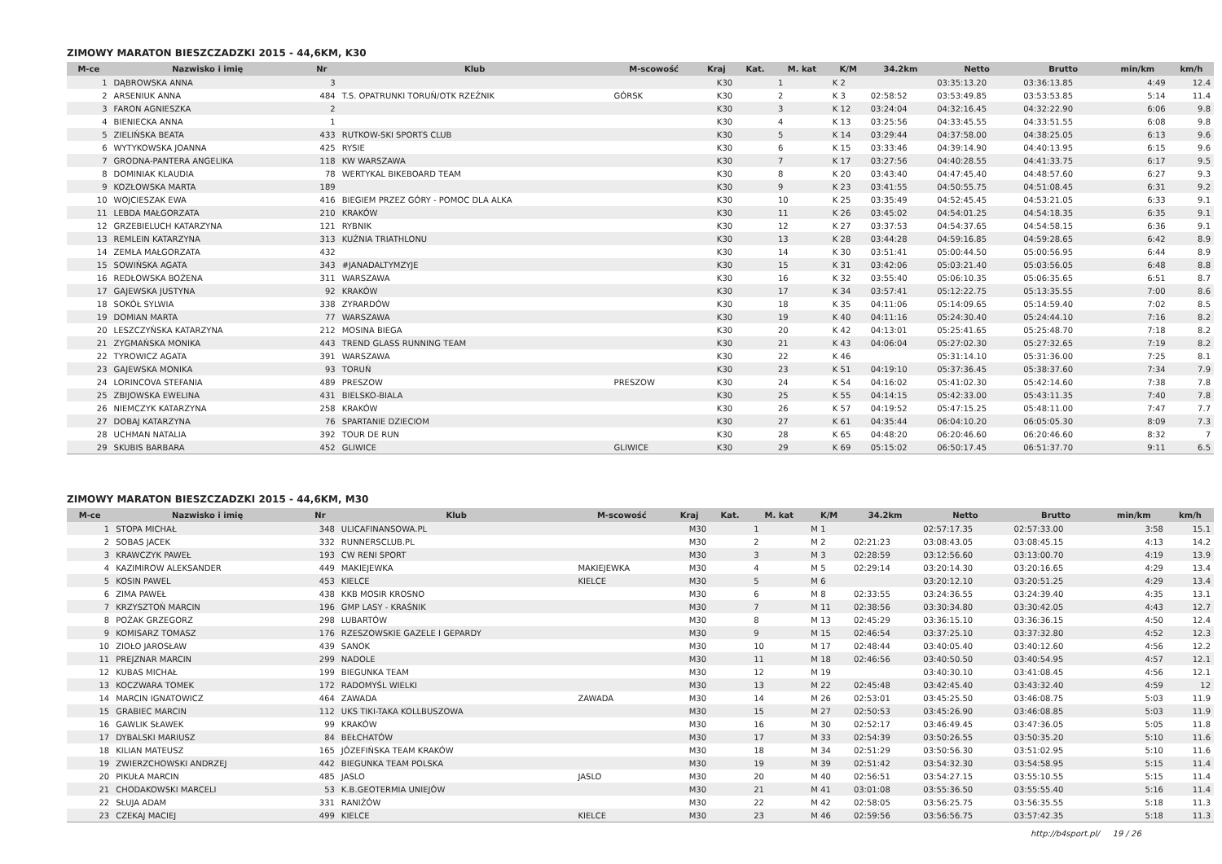ZIMOWY MARATON BIESZCZADZKI 2015 - 44,6KM, K30
| M-ce | Nazwisko i imię | Nr | Klub | M-scowość | Kraj | Kat. | M. kat | K/M | 34.2km | Netto | Brutto | min/km | km/h |
| --- | --- | --- | --- | --- | --- | --- | --- | --- | --- | --- | --- | --- | --- |
| 1 | DĄBROWSKA ANNA | 3 | | | K30 | | 1 | K 2 | | 03:35:13.20 | 03:36:13.85 | 4:49 | 12.4 |
| 2 | ARSENIUK ANNA | 484 | T.S. OPATRUNKI TORUŃ/OTK RZEŹNIK | GÓRSK | K30 | | 2 | K 3 | 02:58:52 | 03:53:49.85 | 03:53:53.85 | 5:14 | 11.4 |
| 3 | FARON AGNIESZKA | 2 | | | K30 | | 3 | K 12 | 03:24:04 | 04:32:16.45 | 04:32:22.90 | 6:06 | 9.8 |
| 4 | BIENIECKA ANNA | 1 | | | K30 | | 4 | K 13 | 03:25:56 | 04:33:45.55 | 04:33:51.55 | 6:08 | 9.8 |
| 5 | ZIELIŃSKA BEATA | 433 | RUTKOW-SKI SPORTS CLUB | | K30 | | 5 | K 14 | 03:29:44 | 04:37:58.00 | 04:38:25.05 | 6:13 | 9.6 |
| 6 | WYTYKOWSKA JOANNA | 425 | RYSIE | | K30 | | 6 | K 15 | 03:33:46 | 04:39:14.90 | 04:40:13.95 | 6:15 | 9.6 |
| 7 | GRODNA-PANTERA ANGELIKA | 118 | KW WARSZAWA | | K30 | | 7 | K 17 | 03:27:56 | 04:40:28.55 | 04:41:33.75 | 6:17 | 9.5 |
| 8 | DOMINIAK KLAUDIA | 78 | WERTYKAL BIKEBOARD TEAM | | K30 | | 8 | K 20 | 03:43:40 | 04:47:45.40 | 04:48:57.60 | 6:27 | 9.3 |
| 9 | KOZŁOWSKA MARTA | 189 | | | K30 | | 9 | K 23 | 03:41:55 | 04:50:55.75 | 04:51:08.45 | 6:31 | 9.2 |
| 10 | WOJCIESZAK EWA | 416 | BIEGIEM PRZEZ GÓRY - POMOC DLA ALKA | | K30 | | 10 | K 25 | 03:35:49 | 04:52:45.45 | 04:53:21.05 | 6:33 | 9.1 |
| 11 | LEBDA MAŁGORZATA | 210 | KRAKÓW | | K30 | | 11 | K 26 | 03:45:02 | 04:54:01.25 | 04:54:18.35 | 6:35 | 9.1 |
| 12 | GRZEBIELUCH KATARZYNA | 121 | RYBNIK | | K30 | | 12 | K 27 | 03:37:53 | 04:54:37.65 | 04:54:58.15 | 6:36 | 9.1 |
| 13 | REMLEIN KATARZYNA | 313 | KUŹNIA TRIATHLONU | | K30 | | 13 | K 28 | 03:44:28 | 04:59:16.85 | 04:59:28.65 | 6:42 | 8.9 |
| 14 | ZEMŁA MAŁGORZATA | 432 | | | K30 | | 14 | K 30 | 03:51:41 | 05:00:44.50 | 05:00:56.95 | 6:44 | 8.9 |
| 15 | SOWIŃSKA AGATA | 343 | #JANADALTYMZYJE | | K30 | | 15 | K 31 | 03:42:06 | 05:03:21.40 | 05:03:56.05 | 6:48 | 8.8 |
| 16 | REDŁOWSKA BOŻENA | 311 | WARSZAWA | | K30 | | 16 | K 32 | 03:55:40 | 05:06:10.35 | 05:06:35.65 | 6:51 | 8.7 |
| 17 | GAJEWSKA JUSTYNA | 92 | KRAKÓW | | K30 | | 17 | K 34 | 03:57:41 | 05:12:22.75 | 05:13:35.55 | 7:00 | 8.6 |
| 18 | SOKÓŁ SYLWIA | 338 | ZYRARDÓW | | K30 | | 18 | K 35 | 04:11:06 | 05:14:09.65 | 05:14:59.40 | 7:02 | 8.5 |
| 19 | DOMIAN MARTA | 77 | WARSZAWA | | K30 | | 19 | K 40 | 04:11:16 | 05:24:30.40 | 05:24:44.10 | 7:16 | 8.2 |
| 20 | LESZCZYŃSKA KATARZYNA | 212 | MOSINA BIEGA | | K30 | | 20 | K 42 | 04:13:01 | 05:25:41.65 | 05:25:48.70 | 7:18 | 8.2 |
| 21 | ZYGMAŃSKA MONIKA | 443 | TREND GLASS RUNNING TEAM | | K30 | | 21 | K 43 | 04:06:04 | 05:27:02.30 | 05:27:32.65 | 7:19 | 8.2 |
| 22 | TYROWICZ AGATA | 391 | WARSZAWA | | K30 | | 22 | K 46 | | 05:31:14.10 | 05:31:36.00 | 7:25 | 8.1 |
| 23 | GAJEWSKA MONIKA | 93 | TORUŃ | | K30 | | 23 | K 51 | 04:19:10 | 05:37:36.45 | 05:38:37.60 | 7:34 | 7.9 |
| 24 | LORINCOVA STEFANIA | 489 | PRESZOW | PRESZOW | K30 | | 24 | K 54 | 04:16:02 | 05:41:02.30 | 05:42:14.60 | 7:38 | 7.8 |
| 25 | ZBIJOWSKA EWELINA | 431 | BIELSKO-BIALA | | K30 | | 25 | K 55 | 04:14:15 | 05:42:33.00 | 05:43:11.35 | 7:40 | 7.8 |
| 26 | NIEMCZYK KATARZYNA | 258 | KRAKÓW | | K30 | | 26 | K 57 | 04:19:52 | 05:47:15.25 | 05:48:11.00 | 7:47 | 7.7 |
| 27 | DOBAJ KATARZYNA | 76 | SPARTANIE DZIECIOM | | K30 | | 27 | K 61 | 04:35:44 | 06:04:10.20 | 06:05:05.30 | 8:09 | 7.3 |
| 28 | UCHMAN NATALIA | 392 | TOUR DE RUN | | K30 | | 28 | K 65 | 04:48:20 | 06:20:46.60 | 06:20:46.60 | 8:32 | 7 |
| 29 | SKUBIS BARBARA | 452 | GLIWICE | GLIWICE | K30 | | 29 | K 69 | 05:15:02 | 06:50:17.45 | 06:51:37.70 | 9:11 | 6.5 |
ZIMOWY MARATON BIESZCZADZKI 2015 - 44,6KM, M30
| M-ce | Nazwisko i imię | Nr | Klub | M-scowość | Kraj | Kat. | M. kat | K/M | 34.2km | Netto | Brutto | min/km | km/h |
| --- | --- | --- | --- | --- | --- | --- | --- | --- | --- | --- | --- | --- | --- |
| 1 | STOPA MICHAŁ | 348 | ULICAFINANSOWA.PL | | M30 | | 1 | M 1 | | 02:57:17.35 | 02:57:33.00 | 3:58 | 15.1 |
| 2 | SOBAS JACEK | 332 | RUNNERSCLUB.PL | | M30 | | 2 | M 2 | 02:21:23 | 03:08:43.05 | 03:08:45.15 | 4:13 | 14.2 |
| 3 | KRAWCZYK PAWEŁ | 193 | CW RENI SPORT | | M30 | | 3 | M 3 | 02:28:59 | 03:12:56.60 | 03:13:00.70 | 4:19 | 13.9 |
| 4 | KAZIMIROW ALEKSANDER | 449 | MAKIEJEWKA | MAKIEJEWKA | M30 | | 4 | M 5 | 02:29:14 | 03:20:14.30 | 03:20:16.65 | 4:29 | 13.4 |
| 5 | KOSIN PAWEL | 453 | KIELCE | KIELCE | M30 | | 5 | M 6 | | 03:20:12.10 | 03:20:51.25 | 4:29 | 13.4 |
| 6 | ZIMA PAWEŁ | 438 | KKB MOSIR KROSNO | | M30 | | 6 | M 8 | 02:33:55 | 03:24:36.55 | 03:24:39.40 | 4:35 | 13.1 |
| 7 | KRZYSZTOŃ MARCIN | 196 | GMP LASY - KRAŚNIK | | M30 | | 7 | M 11 | 02:38:56 | 03:30:34.80 | 03:30:42.05 | 4:43 | 12.7 |
| 8 | POŻAK GRZEGORZ | 298 | LUBARTÓW | | M30 | | 8 | M 13 | 02:45:29 | 03:36:15.10 | 03:36:36.15 | 4:50 | 12.4 |
| 9 | KOMISARZ TOMASZ | 176 | RZESZOWSKIE GAZELE I GEPARDY | | M30 | | 9 | M 15 | 02:46:54 | 03:37:25.10 | 03:37:32.80 | 4:52 | 12.3 |
| 10 | ZIOŁO JAROSŁAW | 439 | SANOK | | M30 | | 10 | M 17 | 02:48:44 | 03:40:05.40 | 03:40:12.60 | 4:56 | 12.2 |
| 11 | PREJZNAR MARCIN | 299 | NADOLE | | M30 | | 11 | M 18 | 02:46:56 | 03:40:50.50 | 03:40:54.95 | 4:57 | 12.1 |
| 12 | KUBAS MICHAŁ | 199 | BIEGUNKA TEAM | | M30 | | 12 | M 19 | | 03:40:30.10 | 03:41:08.45 | 4:56 | 12.1 |
| 13 | KOCZWARA TOMEK | 172 | RADOMYŚL WIELKI | | M30 | | 13 | M 22 | 02:45:48 | 03:42:45.40 | 03:43:32.40 | 4:59 | 12 |
| 14 | MARCIN IGNATOWICZ | 464 | ZAWADA | ZAWADA | M30 | | 14 | M 26 | 02:53:01 | 03:45:25.50 | 03:46:08.75 | 5:03 | 11.9 |
| 15 | GRABIEC MARCIN | 112 | UKS TIKI-TAKA KOLLBUSZOWA | | M30 | | 15 | M 27 | 02:50:53 | 03:45:26.90 | 03:46:08.85 | 5:03 | 11.9 |
| 16 | GAWLIK SŁAWEK | 99 | KRAKÓW | | M30 | | 16 | M 30 | 02:52:17 | 03:46:49.45 | 03:47:36.05 | 5:05 | 11.8 |
| 17 | DYBALSKI MARIUSZ | 84 | BEŁCHATÓW | | M30 | | 17 | M 33 | 02:54:39 | 03:50:26.55 | 03:50:35.20 | 5:10 | 11.6 |
| 18 | KILIAN MATEUSZ | 165 | JÓZEFIŃSKA TEAM KRAKÓW | | M30 | | 18 | M 34 | 02:51:29 | 03:50:56.30 | 03:51:02.95 | 5:10 | 11.6 |
| 19 | ZWIERZCHOWSKI ANDRZEJ | 442 | BIEGUNKA TEAM POLSKA | | M30 | | 19 | M 39 | 02:51:42 | 03:54:32.30 | 03:54:58.95 | 5:15 | 11.4 |
| 20 | PIKUŁA MARCIN | 485 | JASLO | JASLO | M30 | | 20 | M 40 | 02:56:51 | 03:54:27.15 | 03:55:10.55 | 5:15 | 11.4 |
| 21 | CHODAKOWSKI MARCELI | 53 | K.B.GEOTERMIA UNIEJÓW | | M30 | | 21 | M 41 | 03:01:08 | 03:55:36.50 | 03:55:55.40 | 5:16 | 11.4 |
| 22 | SŁUJA ADAM | 331 | RANIŻÓW | | M30 | | 22 | M 42 | 02:58:05 | 03:56:25.75 | 03:56:35.55 | 5:18 | 11.3 |
| 23 | CZEKAJ MACIEJ | 499 | KIELCE | KIELCE | M30 | | 23 | M 46 | 02:59:56 | 03:56:56.75 | 03:57:42.35 | 5:18 | 11.3 |
http://b4sport.pl/ 19 / 26